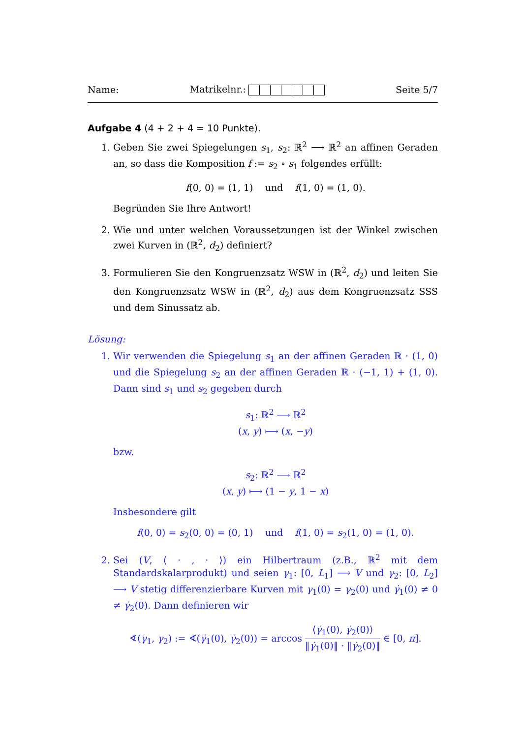Name: Matrikelnr.: Seite 5/7
Aufgabe 4 (4 + 2 + 4 = 10 Punkte).
1. Geben Sie zwei Spiegelungen s<sub>1</sub>, s<sub>2</sub>: ℝ<sup>2</sup> ⟶ ℝ<sup>2</sup> an affinen Geraden an, so dass die Komposition f := s<sub>2</sub> ∘ s<sub>1</sub> folgendes erfüllt:
f(0, 0) = (1, 1) und f(1, 0) = (1, 0).
Begründen Sie Ihre Antwort!
2. Wie und unter welchen Voraussetzungen ist der Winkel zwischen zwei Kurven in (ℝ<sup>2</sup>, d<sub>2</sub>) definiert?
3. Formulieren Sie den Kongruenzsatz WSW in (ℝ<sup>2</sup>, d<sub>2</sub>) und leiten Sie den Kongruenzsatz WSW in (ℝ<sup>2</sup>, d<sub>2</sub>) aus dem Kongruenzsatz SSS und dem Sinussatz ab.
Lösung:
1. Wir verwenden die Spiegelung s<sub>1</sub> an der affinen Geraden ℝ · (1, 0) und die Spiegelung s<sub>2</sub> an der affinen Geraden ℝ · (−1, 1) + (1, 0). Dann sind s<sub>1</sub> und s<sub>2</sub> gegeben durch
s<sub>1</sub>: ℝ<sup>2</sup> ⟶ ℝ<sup>2</sup>
(x, y) ⟼ (x, −y)
bzw.
s<sub>2</sub>: ℝ<sup>2</sup> ⟶ ℝ<sup>2</sup>
(x, y) ⟼ (1 − y, 1 − x)
Insbesondere gilt
f(0, 0) = s<sub>2</sub>(0, 0) = (0, 1) und f(1, 0) = s<sub>2</sub>(1, 0) = (1, 0).
2. Sei (V, ⟨ · , · ⟩) ein Hilbertraum (z.B., ℝ<sup>2</sup> mit dem Standardskalarprodukt) und seien γ<sub>1</sub>: [0, L<sub>1</sub>] ⟶ V und γ<sub>2</sub>: [0, L<sub>2</sub>] ⟶ V stetig differenzierbare Kurven mit γ<sub>1</sub>(0) = γ<sub>2</sub>(0) und γ̇<sub>1</sub>(0) ≠ 0 ≠ γ̇<sub>2</sub>(0). Dann definieren wir
∢(γ<sub>1</sub>, γ<sub>2</sub>) := ∢(γ̇<sub>1</sub>(0), γ̇<sub>2</sub>(0)) = arccos ⟨γ̇<sub>1</sub>(0), γ̇<sub>2</sub>(0)⟩ ‖γ̇<sub>1</sub>(0)‖ · ‖γ̇<sub>2</sub>(0)‖ ∈ [0, π].